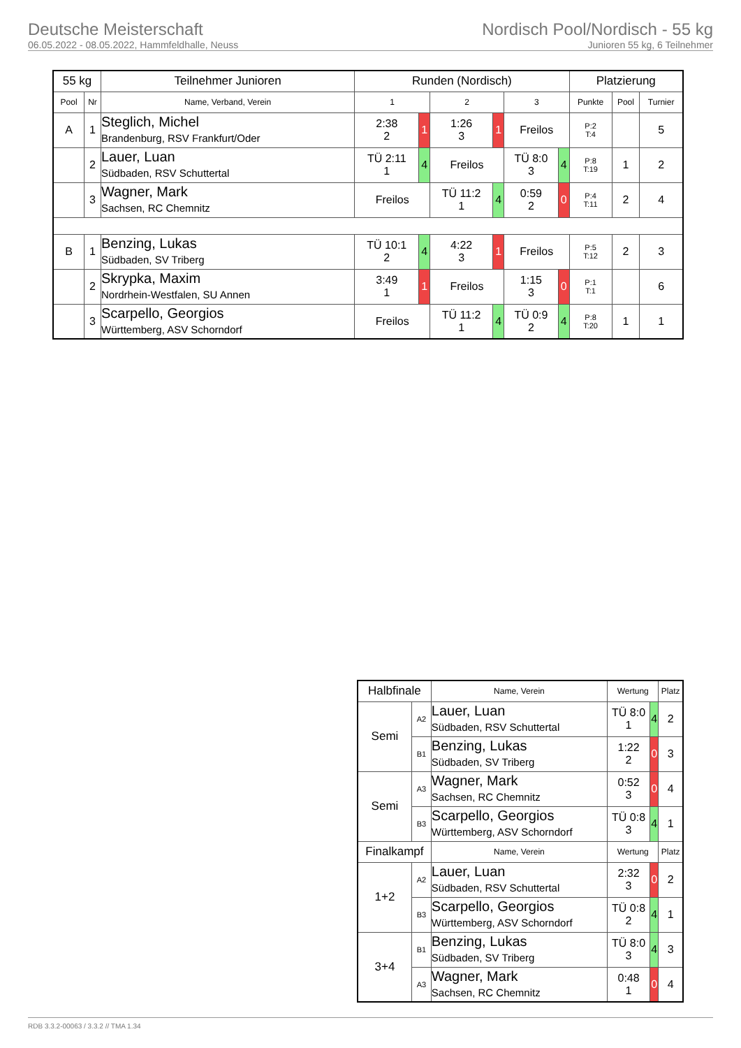Deutsche Meisterschaft
06.05.2022 - 08.05.2022, Hammfeldhalle, Neuss
Nordisch Pool/Nordisch - 55 kg
Junioren 55 kg, 6 Teilnehmer
| 55 kg | | Teilnehmer Junioren | Runden (Nordisch) | | | | | | Platzierung | | |
| --- | --- | --- | --- | --- | --- | --- | --- | --- | --- | --- | --- |
| Pool | Nr | Name, Verband, Verein | 1 | | 2 | | 3 | | Punkte | Pool | Turnier |
| A | 1 | Steglich, Michel Brandenburg, RSV Frankfurt/Oder | 2:38 2 | 1 | 1:26 3 | 1 | Freilos | | P:2 T:4 | | 5 |
| | 2 | Lauer, Luan Südbaden, RSV Schuttertal | TÜ 2:11 1 | 4 | Freilos | | TÜ 8:0 3 | 4 | P:8 T:19 | 1 | 2 |
| | 3 | Wagner, Mark Sachsen, RC Chemnitz | Freilos | | TÜ 11:2 1 | 4 | 0:59 2 | 0 | P:4 T:11 | 2 | 4 |
| B | 1 | Benzing, Lukas Südbaden, SV Triberg | TÜ 10:1 2 | 4 | 4:22 3 | 1 | Freilos | | P:5 T:12 | 2 | 3 |
| | 2 | Skrypka, Maxim Nordrhein-Westfalen, SU Annen | 3:49 1 | 1 | Freilos | | 1:15 3 | 0 | P:1 T:1 | | 6 |
| | 3 | Scarpello, Georgios Württemberg, ASV Schorndorf | Freilos | | TÜ 11:2 1 | 4 | TÜ 0:9 2 | 4 | P:8 T:20 | 1 | 1 |
| Halbfinale | | Name, Verein | Wertung | | Platz |
| --- | --- | --- | --- | --- | --- |
| Semi | A2 | Lauer, Luan Südbaden, RSV Schuttertal | TÜ 8:0 1 | 4 | 2 |
| | B1 | Benzing, Lukas Südbaden, SV Triberg | 1:22 2 | 0 | 3 |
| Semi | A3 | Wagner, Mark Sachsen, RC Chemnitz | 0:52 3 | 0 | 4 |
| | B3 | Scarpello, Georgios Württemberg, ASV Schorndorf | TÜ 0:8 3 | 4 | 1 |
| Finalkampf | | Name, Verein | Wertung | | Platz |
| 1+2 | A2 | Lauer, Luan Südbaden, RSV Schuttertal | 2:32 3 | 0 | 2 |
| | B3 | Scarpello, Georgios Württemberg, ASV Schorndorf | TÜ 0:8 2 | 4 | 1 |
| 3+4 | B1 | Benzing, Lukas Südbaden, SV Triberg | TÜ 8:0 3 | 4 | 3 |
| | A3 | Wagner, Mark Sachsen, RC Chemnitz | 0:48 1 | 0 | 4 |
RDB 3.3.2-00063 / 3.3.2 // TMA 1.34